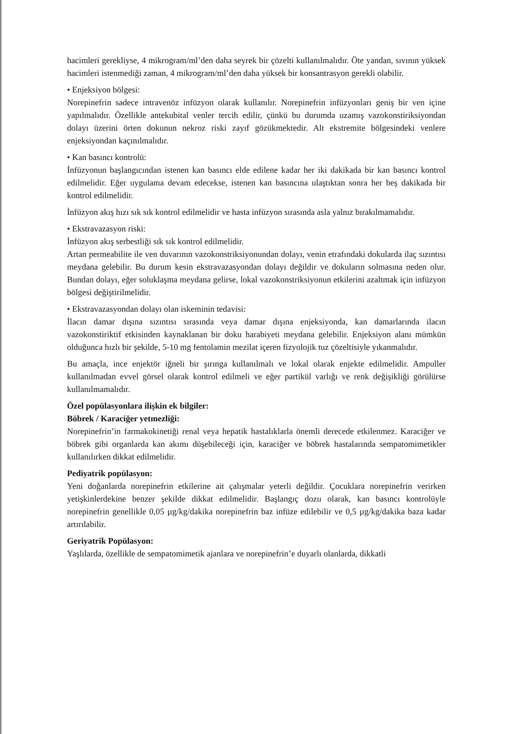hacimleri gerekliyse, 4 mikrogram/ml’den daha seyrek bir çözelti kullanılmalıdır. Öte yandan, sıvının yüksek hacimleri istenmediği zaman, 4 mikrogram/ml’den daha yüksek bir konsantrasyon gerekli olabilir.
• Enjeksiyon bölgesi:
Norepinefrin sadece intravenöz infüzyon olarak kullanılır. Norepinefrin infüzyonları geniş bir ven içine yapılmalıdır. Özellikle antekubital venler tercih edilir, çünkü bu durumda uzamış vazokonstiriksiyondan dolayı üzerini örten dokunun nekroz riski zayıf gözükmektedir. Alt ekstremite bölgesindeki venlere enjeksiyondan kaçınılmalıdır.
• Kan basıncı kontrolü:
İnfüzyonun başlangıcından istenen kan basıncı elde edilene kadar her iki dakikada bir kan basıncı kontrol edilmelidir. Eğer uygulama devam edecekse, istenen kan basıncına ulaştıktan sonra her beş dakikada bir kontrol edilmelidir.
İnfüzyon akış hızı sık sık kontrol edilmelidir ve hasta infüzyon sırasında asla yalnız bırakılmamalıdır.
• Ekstravazasyon riski:
İnfüzyon akış serbestliği sık sık kontrol edilmelidir.
Artan permeabilite ile ven duvarının vazokonstriksiyonundan dolayı, venin etrafındaki dokularda ilaç sızıntısı meydana gelebilir. Bu durum kesin ekstravazasyondan dolayı değildir ve dokuların solmasına neden olur. Bundan dolayı, eğer soluklaşma meydana gelirse, lokal vazokonstriksiyonun etkilerini azaltmak için infüzyon bölgesi değiştirilmelidir.
• Ekstravazasyondan dolayı olan iskeminin tedavisi:
İlacın damar dışına sızıntısı sırasında veya damar dışına enjeksiyonda, kan damarlarında ilacın vazokonstiriktif etkisinden kaynaklanan bir doku harabiyeti meydana gelebilir. Enjeksiyon alanı mümkün olduğunca hızlı bir şekilde, 5-10 mg fentolamin mezilat içeren fizyolojik tuz çözeltisiyle yıkanmalıdır.
Bu amaçla, ince enjektör iğneli bir şırınga kullanılmalı ve lokal olarak enjekte edilmelidir. Ampuller kullanılmadan evvel görsel olarak kontrol edilmeli ve eğer partikül varlığı ve renk değişikliği görülürse kullanılmamalıdır.
Özel popülasyonlara ilişkin ek bilgiler:
Böbrek / Karaciğer yetmezliği:
Norepinefrin’in farmakokinetiği renal veya hepatik hastalıklarla önemli derecede etkilenmez. Karaciğer ve böbrek gibi organlarda kan akımı düşebileceği için, karaciğer ve böbrek hastalarında sempatomimetikler kullanılırken dikkat edilmelidir.
Pediyatrik popülasyon:
Yeni doğanlarda norepinefrin etkilerine ait çalışmalar yeterli değildir. Çocuklara norepinefrin verirken yetişkinlerdekine benzer şekilde dikkat edilmelidir. Başlangıç dozu olarak, kan basıncı kontrolüyle norepinefrin genellikle 0,05 µg/kg/dakika norepinefrin baz infüze edilebilir ve 0,5 µg/kg/dakika baza kadar artırılabilir.
Geriyatrik Popülasyon:
Yaşlılarda, özellikle de sempatomimetik ajanlara ve norepinefrin’e duyarlı olanlarda, dikkatli